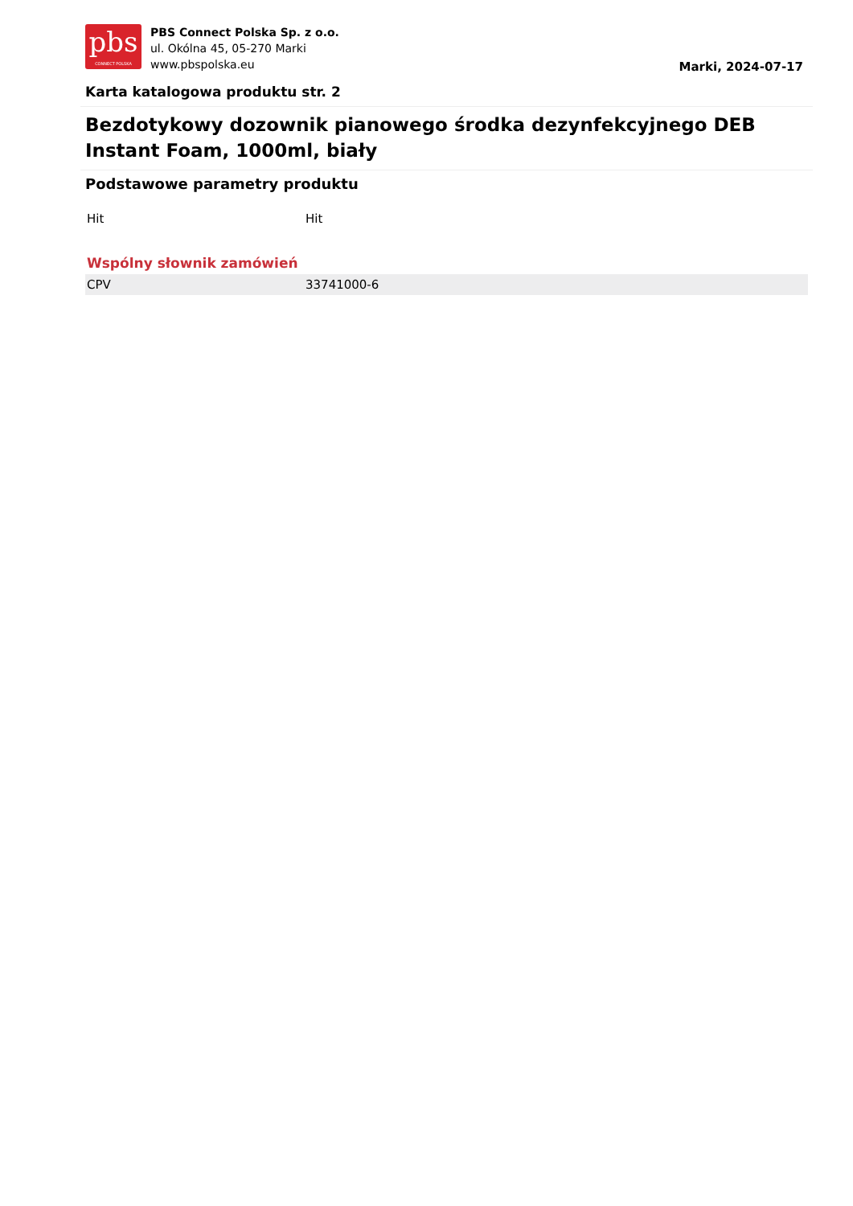pbs
CONNECT POLSKA
PBS Connect Polska Sp. z o.o.
ul. Okólna 45, 05-270 Marki
www.pbspolska.eu
Marki, 2024-07-17
Karta katalogowa produktu str. 2
Bezdotykowy dozownik pianowego środka dezynfekcyjnego DEB Instant Foam, 1000ml, biały
Podstawowe parametry produktu
| Hit | Hit |
| Wspólny słownik zamówień | |
| CPV | 33741000-6 |